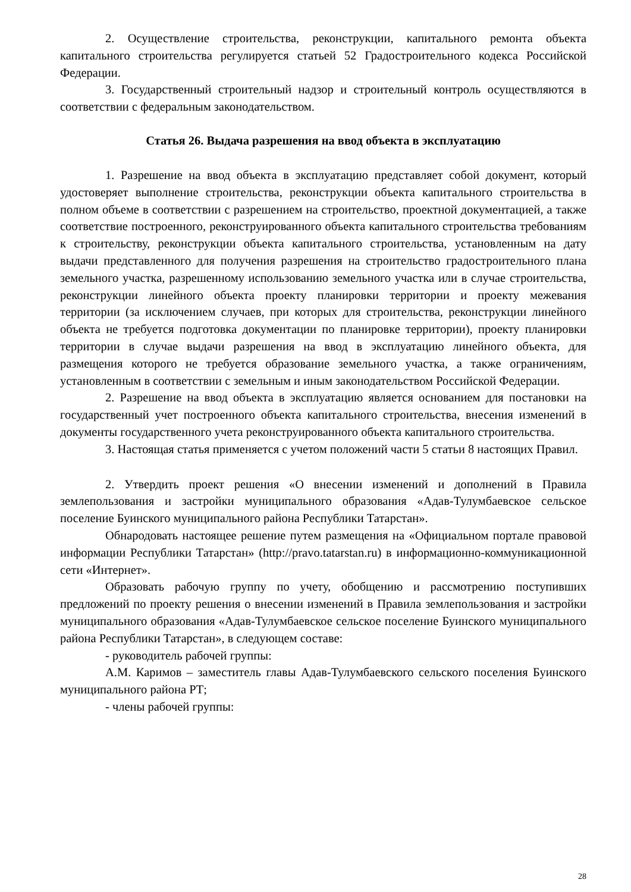2. Осуществление строительства, реконструкции, капитального ремонта объекта капитального строительства регулируется статьей 52 Градостроительного кодекса Российской Федерации.
3. Государственный строительный надзор и строительный контроль осуществляются в соответствии с федеральным законодательством.
Статья 26. Выдача разрешения на ввод объекта в эксплуатацию
1. Разрешение на ввод объекта в эксплуатацию представляет собой документ, который удостоверяет выполнение строительства, реконструкции объекта капитального строительства в полном объеме в соответствии с разрешением на строительство, проектной документацией, а также соответствие построенного, реконструированного объекта капитального строительства требованиям к строительству, реконструкции объекта капитального строительства, установленным на дату выдачи представленного для получения разрешения на строительство градостроительного плана земельного участка, разрешенному использованию земельного участка или в случае строительства, реконструкции линейного объекта проекту планировки территории и проекту межевания территории (за исключением случаев, при которых для строительства, реконструкции линейного объекта не требуется подготовка документации по планировке территории), проекту планировки территории в случае выдачи разрешения на ввод в эксплуатацию линейного объекта, для размещения которого не требуется образование земельного участка, а также ограничениям, установленным в соответствии с земельным и иным законодательством Российской Федерации.
2. Разрешение на ввод объекта в эксплуатацию является основанием для постановки на государственный учет построенного объекта капитального строительства, внесения изменений в документы государственного учета реконструированного объекта капитального строительства.
3. Настоящая статья применяется с учетом положений части 5 статьи 8 настоящих Правил.
2. Утвердить проект решения «О внесении изменений и дополнений в Правила землепользования и застройки муниципального образования «Адав-Тулумбаевское сельское поселение Буинского муниципального района Республики Татарстан».
Обнародовать настоящее решение путем размещения на «Официальном портале правовой информации Республики Татарстан» (http://pravo.tatarstan.ru) в информационно-коммуникационной сети «Интернет».
Образовать рабочую группу по учету, обобщению и рассмотрению поступивших предложений по проекту решения о внесении изменений в Правила землепользования и застройки муниципального образования «Адав-Тулумбаевское сельское поселение Буинского муниципального района Республики Татарстан», в следующем составе:
- руководитель рабочей группы:
А.М. Каримов – заместитель главы Адав-Тулумбаевского сельского поселения Буинского муниципального района РТ;
- члены рабочей группы:
28